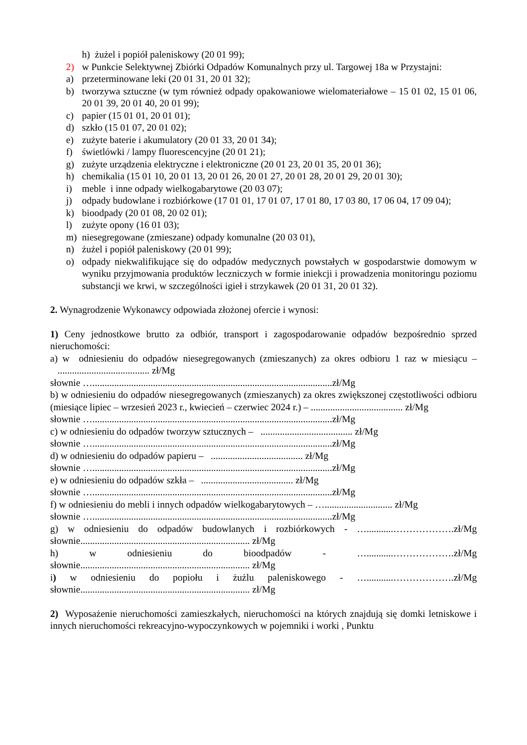h) żużel i popiół paleniskowy (20 01 99);
2) w Punkcie Selektywnej Zbiórki Odpadów Komunalnych przy ul. Targowej 18a w Przystajni:
a) przeterminowane leki (20 01 31, 20 01 32);
b) tworzywa sztuczne (w tym również odpady opakowaniowe wielomateriałowe – 15 01 02, 15 01 06, 20 01 39, 20 01 40, 20 01 99);
c) papier (15 01 01, 20 01 01);
d) szkło (15 01 07, 20 01 02);
e) zużyte baterie i akumulatory (20 01 33, 20 01 34);
f) świetlówki / lampy fluorescencyjne (20 01 21);
g) zużyte urządzenia elektryczne i elektroniczne (20 01 23, 20 01 35, 20 01 36);
h) chemikalia (15 01 10, 20 01 13, 20 01 26, 20 01 27, 20 01 28, 20 01 29, 20 01 30);
i) meble i inne odpady wielkogabarytowe (20 03 07);
j) odpady budowlane i rozbiórkowe (17 01 01, 17 01 07, 17 01 80, 17 03 80, 17 06 04, 17 09 04);
k) bioodpady (20 01 08, 20 02 01);
l) zużyte opony (16 01 03);
m) niesegregowane (zmieszane) odpady komunalne (20 03 01),
n) żużel i popiół paleniskowy (20 01 99);
o) odpady niekwalifikujące się do odpadów medycznych powstałych w gospodarstwie domowym w wyniku przyjmowania produktów leczniczych w formie iniekcji i prowadzenia monitoringu poziomu substancji we krwi, w szczególności igieł i strzykawek (20 01 31, 20 01 32).
2. Wynagrodzenie Wykonawcy odpowiada złożonej ofercie i wynosi:
1) Ceny jednostkowe brutto za odbiór, transport i zagospodarowanie odpadów bezpośrednio sprzed nieruchomości:
a) w odniesieniu do odpadów niesegregowanych (zmieszanych) za okres odbioru 1 raz w miesiącu – ...................................... zł/Mg
słownie …...................................................................................................zł/Mg
b) w odniesieniu do odpadów niesegregowanych (zmieszanych) za okres zwiększonej częstotliwości odbioru (miesiące lipiec – wrzesień 2023 r., kwiecień – czerwiec 2024 r.) – ...................................... zł/Mg
słownie …...................................................................................................zł/Mg
c) w odniesieniu do odpadów tworzyw sztucznych – ...................................... zł/Mg
słownie …...................................................................................................zł/Mg
d) w odniesieniu do odpadów papieru – ...................................... zł/Mg
słownie …...................................................................................................zł/Mg
e) w odniesieniu do odpadów szkła – ...................................... zł/Mg
słownie …...................................................................................................zł/Mg
f) w odniesieniu do mebli i innych odpadów wielkogabarytowych – …............................ zł/Mg
słownie …...................................................................................................zł/Mg
g) w odniesieniu do odpadów budowlanych i rozbiórkowych - …...........……………….zł/Mg słownie...................................................................... zł/Mg
h) w odniesieniu do bioodpadów - …...........……………….zł/Mg słownie...................................................................... zł/Mg
i) w odniesieniu do popiołu i żużlu paleniskowego - …...........……………….zł/Mg słownie...................................................................... zł/Mg
2) Wyposażenie nieruchomości zamieszkałych, nieruchomości na których znajdują się domki letniskowe i innych nieruchomości rekreacyjno-wypoczynkowych w pojemniki i worki , Punktu